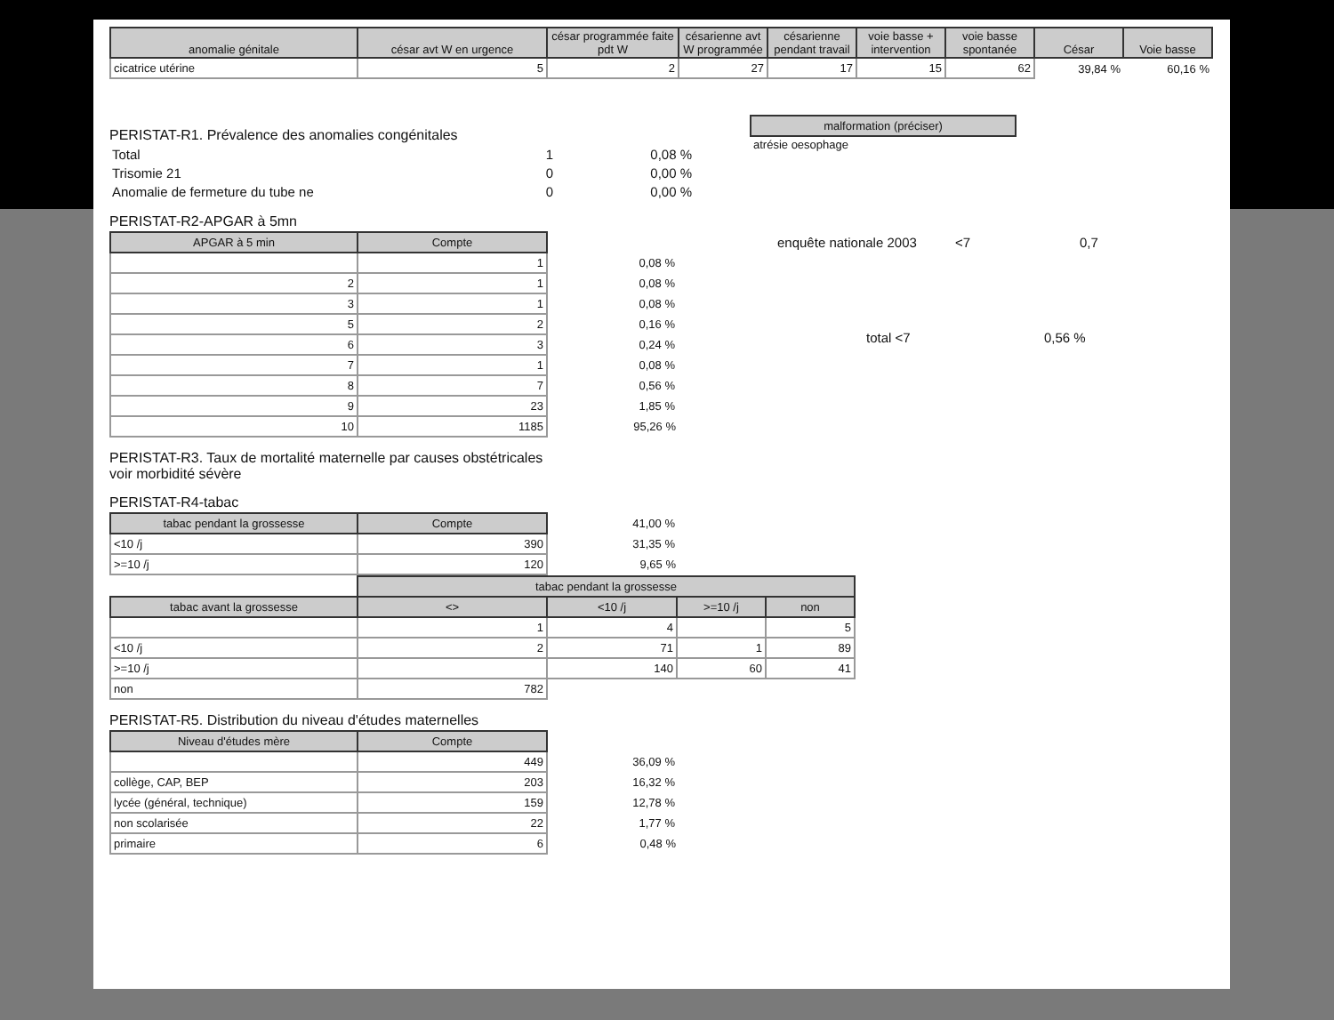| anomalie génitale | césar avt W en urgence | césar programmée faite pdt W | césarienne avt W programmée | césarienne pendant travail | voie basse + intervention | voie basse spontanée | César | Voie basse |
| --- | --- | --- | --- | --- | --- | --- | --- | --- |
| cicatrice utérine | 5 | 2 | 27 | 17 | 15 | 62 | 39,84 % | 60,16 % |
PERISTAT-R1. Prévalence des anomalies congénitales
| Total | 1 | 0,08 % |
| Trisomie 21 | 0 | 0,00 % |
| Anomalie de fermeture du tube ne | 0 | 0,00 % |
| malformation (préciser) |
| --- |
| atrésie oesophage |
PERISTAT-R2-APGAR à 5mn
| APGAR à 5 min | Compte | |
| | 1 | 0,08 % |
| 2 | 1 | 0,08 % |
| 3 | 1 | 0,08 % |
| 5 | 2 | 0,16 % |
| 6 | 3 | 0,24 % |
| 7 | 1 | 0,08 % |
| 8 | 7 | 0,56 % |
| 9 | 23 | 1,85 % |
| 10 | 1185 | 95,26 % |
enquête nationale 2003 <7 0,7
total <7 0,56 %
PERISTAT-R3. Taux de mortalité maternelle par causes obstétricales
voir morbidité sévère
PERISTAT-R4-tabac
| tabac pendant la grossesse | Compte | 41,00 % |
| <10 /j | 390 | 31,35 % |
| >=10 /j | 120 | 9,65 % |
| | tabac pendant la grossesse | | | |
| tabac avant la grossesse | <> | <10 /j | >=10 /j | non |
| | 1 | 4 | | 5 |
| <10 /j | 2 | 71 | 1 | 89 |
| >=10 /j | | 140 | 60 | 41 |
| non | 782 | | | |
PERISTAT-R5. Distribution du niveau d'études maternelles
| Niveau d'études mère | Compte | |
| | 449 | 36,09 % |
| collège, CAP, BEP | 203 | 16,32 % |
| lycée (général, technique) | 159 | 12,78 % |
| non scolarisée | 22 | 1,77 % |
| primaire | 6 | 0,48 % |